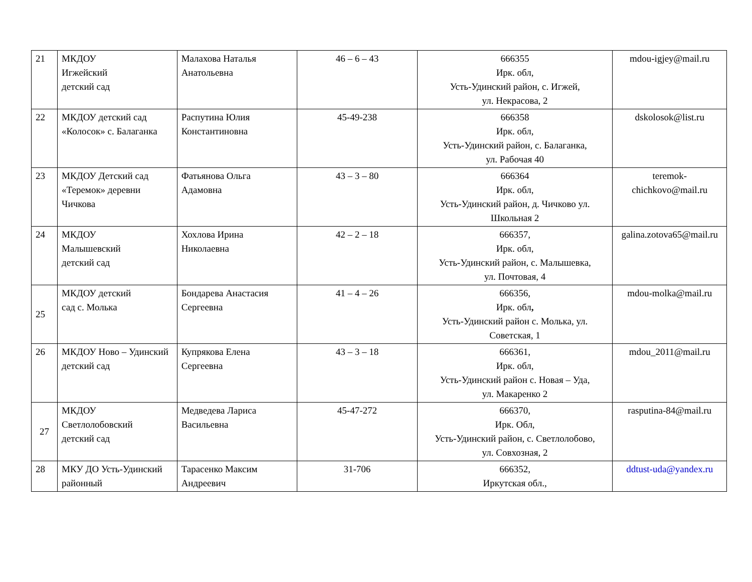| 21 | МКДОУ Игжейский детский сад | Малахова Наталья Анатольевна | 46 – 6 – 43 | 666355 Ирк. обл, Усть-Удинский район, с. Игжей, ул. Некрасова, 2 | mdou-igjey@mail.ru |
| 22 | МКДОУ детский сад «Колосок» с. Балаганка | Распутина Юлия Константиновна | 45-49-238 | 666358 Ирк. обл, Усть-Удинский район, с. Балаганка, ул. Рабочая 40 | dskolosok@list.ru |
| 23 | МКДОУ Детский сад «Теремок» деревни Чичкова | Фатьянова Ольга Адамовна | 43 – 3 – 80 | 666364 Ирк. обл, Усть-Удинский район, д. Чичково ул. Школьная 2 | teremok-chichkovo@mail.ru |
| 24 | МКДОУ Малышевский детский сад | Хохлова Ирина Николаевна | 42 – 2 – 18 | 666357, Ирк. обл, Усть-Удинский район, с. Малышевка, ул. Почтовая, 4 | galina.zotova65@mail.ru |
| 25 | МКДОУ детский сад с. Молька | Бондарева Анастасия Сергеевна | 41 – 4 – 26 | 666356, Ирк. обл , Усть-Удинский район с. Молька, ул. Советская, 1 | mdou-molka@mail.ru |
| 26 | МКДОУ Ново – Удинский детский сад | Купрякова Елена Сергеевна | 43 – 3 – 18 | 666361, Ирк. обл, Усть-Удинский район с. Новая – Уда, ул. Макаренко 2 | mdou_2011@mail.ru |
| 27 | МКДОУ Светлолобовский детский сад | Медведева Лариса Васильевна | 45-47-272 | 666370, Ирк. Обл, Усть-Удинский район, с. Светлолобово, ул. Совхозная, 2 | rasputina-84@mail.ru |
| 28 | МКУ ДО Усть-Удинский районный | Тарасенко Максим Андреевич | 31-706 | 666352, Иркутская обл., | ddtust-uda@yandex.ru |